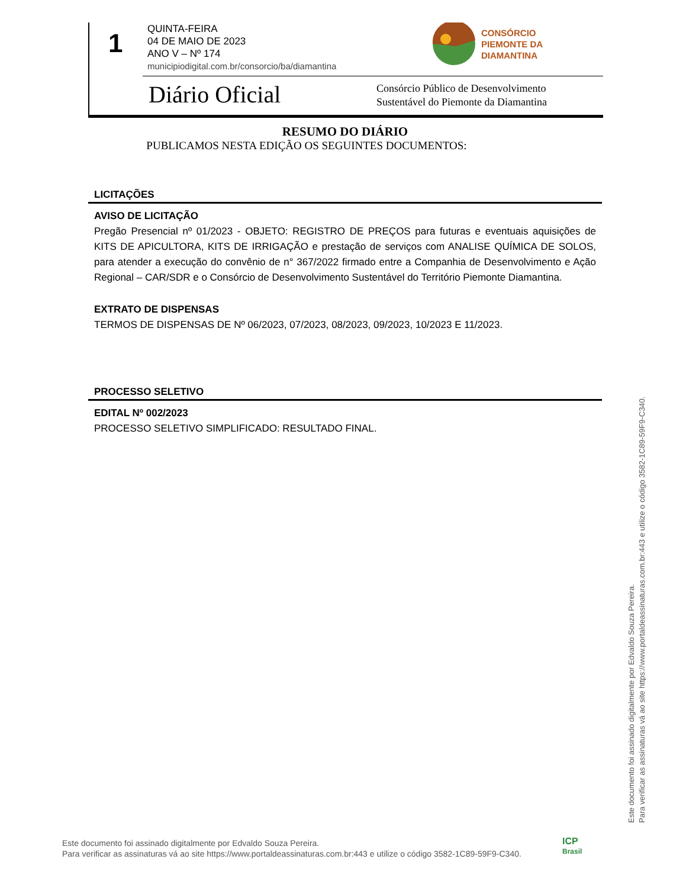1
QUINTA-FEIRA
04 DE MAIO DE 2023
ANO V – Nº 174
municipiodigital.com.br/consorcio/ba/diamantina
CONSÓRCIO
PIEMONTE DA
DIAMANTINA
Diário Oficial
Consórcio Público de Desenvolvimento
Sustentável do Piemonte da Diamantina
RESUMO DO DIÁRIO
PUBLICAMOS NESTA EDIÇÃO OS SEGUINTES DOCUMENTOS:
LICITAÇÕES
AVISO DE LICITAÇÃO
Pregão Presencial nº 01/2023 - OBJETO: REGISTRO DE PREÇOS para futuras e eventuais aquisições de KITS DE APICULTORA, KITS DE IRRIGAÇÃO e prestação de serviços com ANALISE QUÍMICA DE SOLOS, para atender a execução do convênio de n° 367/2022 firmado entre a Companhia de Desenvolvimento e Ação Regional – CAR/SDR e o Consórcio de Desenvolvimento Sustentável do Território Piemonte Diamantina.
EXTRATO DE DISPENSAS
TERMOS DE DISPENSAS DE Nº 06/2023, 07/2023, 08/2023, 09/2023, 10/2023 E 11/2023.
PROCESSO SELETIVO
EDITAL Nº 002/2023
PROCESSO SELETIVO SIMPLIFICADO: RESULTADO FINAL.
Este documento foi assinado digitalmente por Edvaldo Souza Pereira.
Para verificar as assinaturas vá ao site https://www.portaldeassinaturas.com.br:443 e utilize o código 3582-1C89-59F9-C340.
Este documento foi assinado digitalmente por Edvaldo Souza Pereira.
Para verificar as assinaturas vá ao site https://www.portaldeassinaturas.com.br:443 e utilize o código 3582-1C89-59F9-C340.
ICP
Brasil